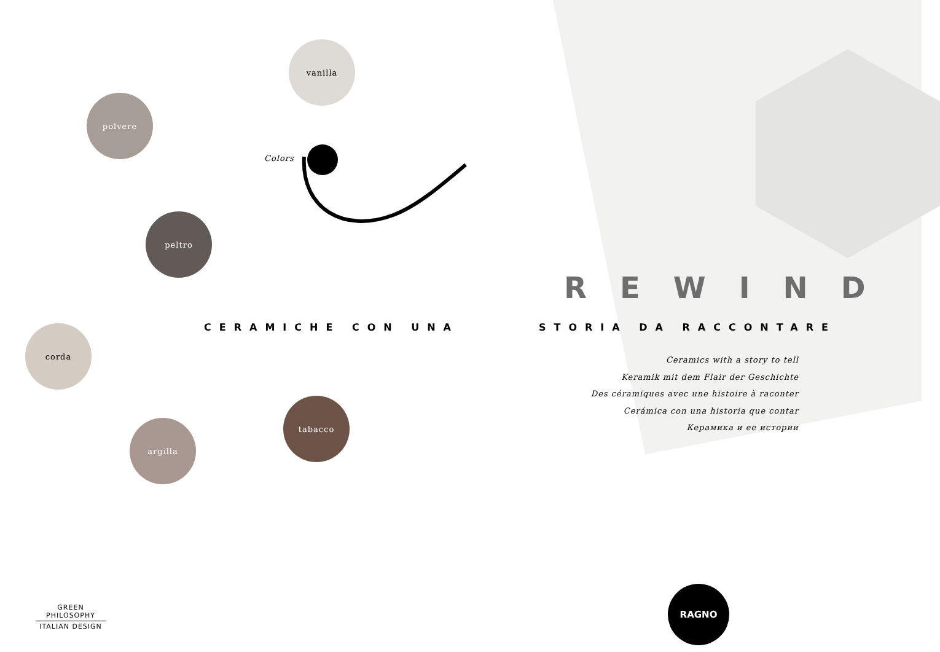vanilla
polvere
peltro
corda
tabacco
argilla
Colors
REWIND
CERAMICHE CON UNA STORIA DA RACCONTARE
Ceramics with a story to tell
Keramik mit dem Flair der Geschichte
Des céramiques avec une histoire à raconter
Cerámica con una historia que contar
Керамика и ее истории
GREEN PHILOSOPHY
ITALIAN DESIGN
RAGNO